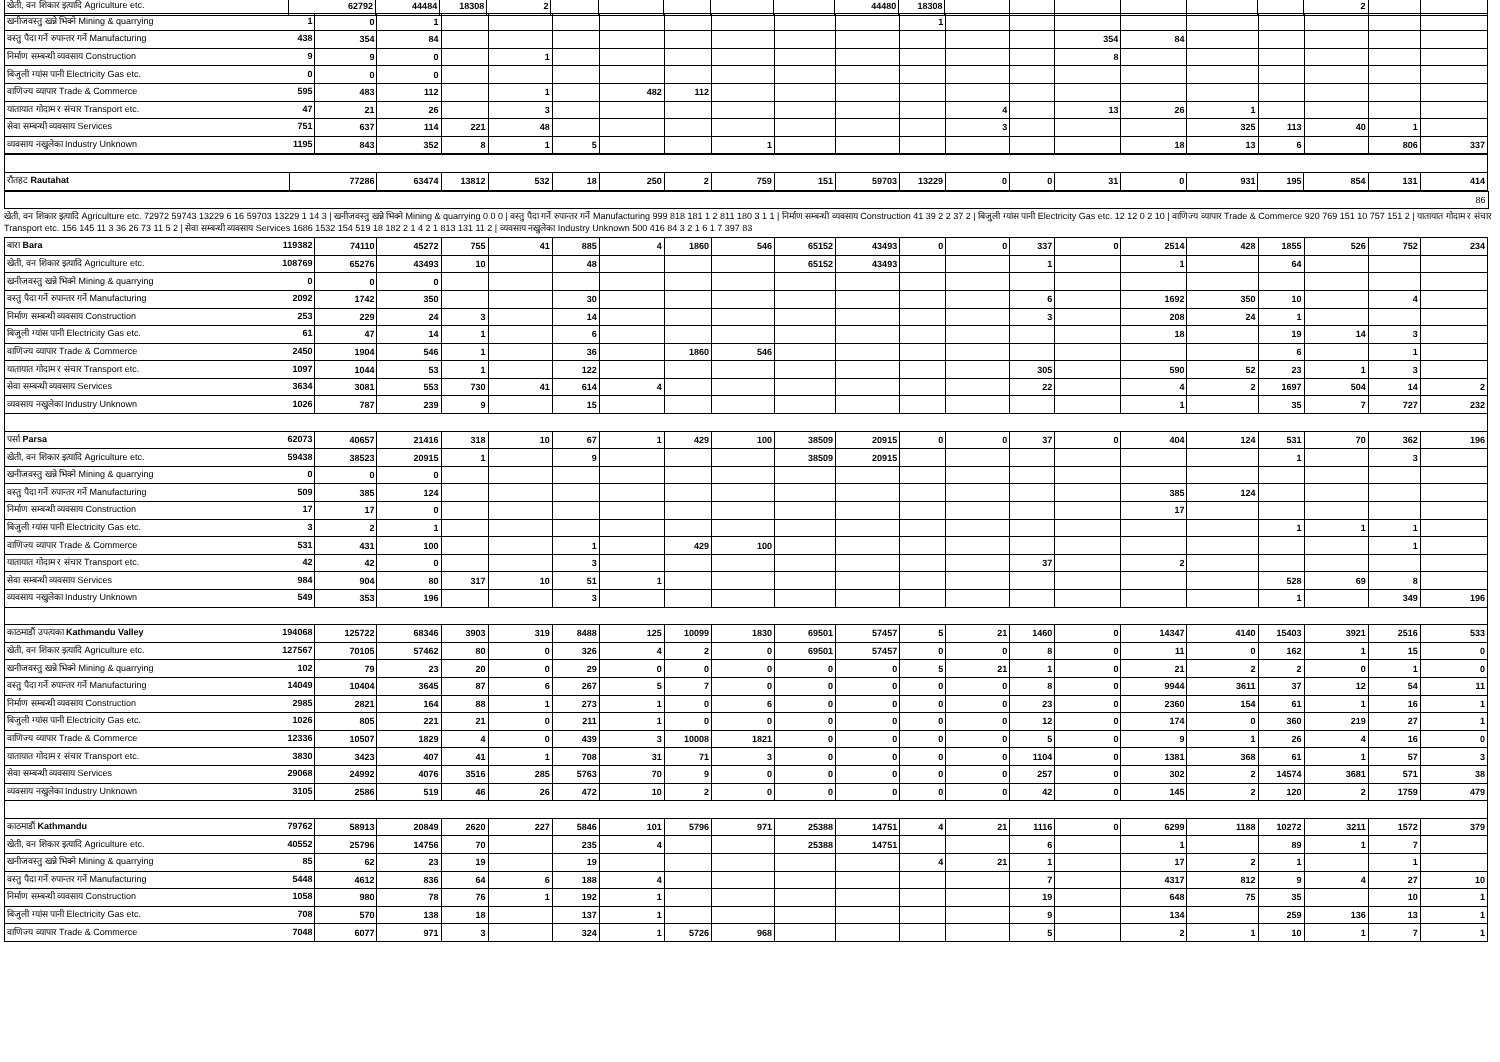| खेती, वन शिकार इत्यादि Agriculture etc. | 62792 | 44484 | 18308 | 2 | | | | | | 44480 | 18308 | | | | | | | 2 | | |
| खनीजवस्तु खन्ने भिक्ने Mining & quarrying 1 | 0 | 1 | | | | | | | | | 1 | | | | | | | | | |
| वस्तु पैदा गर्ने रुपान्तर गर्ने Manufacturing 438 | 354 | 84 | | | | | | | | | | | | 354 | 84 | | | | | |
| निर्माण सम्बन्धी व्यवसाय Construction 9 | 9 | 0 | | 1 | | | | | | | | | | 8 | | | | | | |
| बिजुली ग्यांस पानी Electricity Gas etc. 0 | 0 | 0 | | | | | | | | | | | | | | | | | | |
| वाणिज्य व्यापार Trade & Commerce 595 | 483 | 112 | | 1 | | 482 | 112 | | | | | | | | | | | | | |
| यातायात गोदाम र संचार Transport etc. 47 | 21 | 26 | | 3 | | | | | | | | 4 | | 13 | 26 | 1 | | | | |
| सेवा सम्बन्धी व्यवसाय Services 751 | 637 | 114 | 221 | 48 | | | | | | | | 3 | | | | 325 | 113 | 40 | 1 | |
| व्यवसाय नखुलेका Industry Unknown 1195 | 843 | 352 | 8 | 1 | 5 | | | 1 | | | | | | | 18 | 13 | 6 | | 806 | 337 |
| रौतहट Rautahat | 77286 | 63474 | 13812 | 532 | 18 | 250 | 2 | 759 | 151 | 59703 | 13229 | 0 | 0 | 31 | 0 | 931 | 195 | 854 | 131 | 414 |
| 86 |
खेती, वन शिकार इत्यादि Agriculture etc. 72972 59743 13229 6 16 59703 13229 1 14 3 | खनीजवस्तु खन्ने भिक्ने Mining & quarrying 0 0 0 | वस्तु पैदा गर्ने रुपान्तर गर्ने Manufacturing 999 818 181 1 2 811 180 3 1 1 | निर्माण सम्बन्धी व्यवसाय Construction 41 39 2 2 37 2 | बिजुली ग्यांस पानी Electricity Gas etc. 12 12 0 2 10 | वाणिज्य व्यापार Trade & Commerce 920 769 151 10 757 151 2 | यातायात गोदाम र संचार Transport etc. 156 145 11 3 36 26 73 11 5 2 | सेवा सम्बन्धी व्यवसाय Services 1686 1532 154 519 18 182 2 1 4 2 1 813 131 11 2 | व्यवसाय नखुलेका Industry Unknown 500 416 84 3 2 1 6 1 7 397 83
| बारा Bara 119382 | 74110 | 45272 | 755 | 41 | 885 | 4 | 1860 | 546 | 65152 | 43493 | 0 | 0 | 337 | 0 | 2514 | 428 | 1855 | 526 | 752 | 234 |
| खेती, वन शिकार इत्यादि Agriculture etc. 108769 | 65276 | 43493 | 10 | | 48 | | | | 65152 | 43493 | | | 1 | | 1 | | 64 | | | |
| खनीजवस्तु खन्ने भिक्ने Mining & quarrying 0 | 0 | 0 | | | | | | | | | | | | | | | | | | |
| वस्तु पैदा गर्ने रुपान्तर गर्ने Manufacturing 2092 | 1742 | 350 | | | 30 | | | | | | | | 6 | | 1692 | 350 | 10 | | 4 | |
| निर्माण सम्बन्धी व्यवसाय Construction 253 | 229 | 24 | 3 | | 14 | | | | | | | | 3 | | 208 | 24 | 1 | | | |
| बिजुली ग्यांस पानी Electricity Gas etc. 61 | 47 | 14 | 1 | | 6 | | | | | | | | | | 18 | | 19 | 14 | 3 | |
| वाणिज्य व्यापार Trade & Commerce 2450 | 1904 | 546 | 1 | | 36 | | 1860 | 546 | | | | | | | | | 6 | | 1 | |
| यातायात गोदाम र संचार Transport etc. 1097 | 1044 | 53 | 1 | | 122 | | | | | | | | 305 | | 590 | 52 | 23 | 1 | 3 | |
| सेवा सम्बन्धी व्यवसाय Services 3634 | 3081 | 553 | 730 | 41 | 614 | 4 | | | | | | | 22 | | 4 | 2 | 1697 | 504 | 14 | 2 |
| व्यवसाय नखुलेका Industry Unknown 1026 | 787 | 239 | 9 | | 15 | | | | | | | | | | 1 | | 35 | 7 | 727 | 232 |
| पर्सा Parsa 62073 | 40657 | 21416 | 318 | 10 | 67 | 1 | 429 | 100 | 38509 | 20915 | 0 | 0 | 37 | 0 | 404 | 124 | 531 | 70 | 362 | 196 |
| खेती, वन शिकार इत्यादि Agriculture etc. 59438 | 38523 | 20915 | 1 | | 9 | | | | 38509 | 20915 | | | | | | | 1 | | 3 | |
| खनीजवस्तु खन्ने भिक्ने Mining & quarrying 0 | 0 | 0 | | | | | | | | | | | | | | | | | | |
| वस्तु पैदा गर्ने रुपान्तर गर्ने Manufacturing 509 | 385 | 124 | | | | | | | | | | | | | 385 | 124 | | | | |
| निर्माण सम्बन्धी व्यवसाय Construction 17 | 17 | 0 | | | | | | | | | | | | | 17 | | | | | |
| बिजुली ग्यांस पानी Electricity Gas etc. 3 | 2 | 1 | | | | | | | | | | | | | | | 1 | 1 | 1 | |
| वाणिज्य व्यापार Trade & Commerce 531 | 431 | 100 | | | 1 | | 429 | 100 | | | | | | | | | | | 1 | |
| यातायात गोदाम र संचार Transport etc. 42 | 42 | 0 | | | 3 | | | | | | | | 37 | | 2 | | | | | |
| सेवा सम्बन्धी व्यवसाय Services 984 | 904 | 80 | 317 | 10 | 51 | 1 | | | | | | | | | | | 528 | 69 | 8 | |
| व्यवसाय नखुलेका Industry Unknown 549 | 353 | 196 | | | 3 | | | | | | | | | | | | 1 | | 349 | 196 |
| काठमाडौं उपत्यका Kathmandu Valley 194068 | 125722 | 68346 | 3903 | 319 | 8488 | 125 | 10099 | 1830 | 69501 | 57457 | 5 | 21 | 1460 | 0 | 14347 | 4140 | 15403 | 3921 | 2516 | 533 |
| खेती, वन शिकार इत्यादि Agriculture etc. 127567 | 70105 | 57462 | 80 | 0 | 326 | 4 | 2 | 0 | 69501 | 57457 | 0 | 0 | 8 | 0 | 11 | 0 | 162 | 1 | 15 | 0 |
| खनीजवस्तु खन्ने भिक्ने Mining & quarrying 102 | 79 | 23 | 20 | 0 | 29 | 0 | 0 | 0 | 0 | 0 | 5 | 21 | 1 | 0 | 21 | 2 | 2 | 0 | 1 | 0 |
| वस्तु पैदा गर्ने रुपान्तर गर्ने Manufacturing 14049 | 10404 | 3645 | 87 | 6 | 267 | 5 | 7 | 0 | 0 | 0 | 0 | 0 | 8 | 0 | 9944 | 3611 | 37 | 12 | 54 | 11 |
| निर्माण सम्बन्धी व्यवसाय Construction 2985 | 2821 | 164 | 88 | 1 | 273 | 1 | 0 | 6 | 0 | 0 | 0 | 0 | 23 | 0 | 2360 | 154 | 61 | 1 | 16 | 1 |
| बिजुली ग्यांस पानी Electricity Gas etc. 1026 | 805 | 221 | 21 | 0 | 211 | 1 | 0 | 0 | 0 | 0 | 0 | 0 | 12 | 0 | 174 | 0 | 360 | 219 | 27 | 1 |
| वाणिज्य व्यापार Trade & Commerce 12336 | 10507 | 1829 | 4 | 0 | 439 | 3 | 10008 | 1821 | 0 | 0 | 0 | 0 | 5 | 0 | 9 | 1 | 26 | 4 | 16 | 0 |
| यातायात गोदाम र संचार Transport etc. 3830 | 3423 | 407 | 41 | 1 | 708 | 31 | 71 | 3 | 0 | 0 | 0 | 0 | 1104 | 0 | 1381 | 368 | 61 | 1 | 57 | 3 |
| सेवा सम्बन्धी व्यवसाय Services 29068 | 24992 | 4076 | 3516 | 285 | 5763 | 70 | 9 | 0 | 0 | 0 | 0 | 0 | 257 | 0 | 302 | 2 | 14574 | 3681 | 571 | 38 |
| व्यवसाय नखुलेका Industry Unknown 3105 | 2586 | 519 | 46 | 26 | 472 | 10 | 2 | 0 | 0 | 0 | 0 | 0 | 42 | 0 | 145 | 2 | 120 | 2 | 1759 | 479 |
| काठमाडौं Kathmandu 79762 | 58913 | 20849 | 2620 | 227 | 5846 | 101 | 5796 | 971 | 25388 | 14751 | 4 | 21 | 1116 | 0 | 6299 | 1188 | 10272 | 3211 | 1572 | 379 |
| खेती, वन शिकार इत्यादि Agriculture etc. 40552 | 25796 | 14756 | 70 | | 235 | 4 | | | 25388 | 14751 | | | 6 | | 1 | | 89 | 1 | 7 | |
| खनीजवस्तु खन्ने भिक्ने Mining & quarrying 85 | 62 | 23 | 19 | | 19 | | | | | | 4 | 21 | 1 | | 17 | 2 | 1 | | 1 | |
| वस्तु पैदा गर्ने रुपान्तर गर्ने Manufacturing 5448 | 4612 | 836 | 64 | 6 | 188 | 4 | | | | | | | 7 | | 4317 | 812 | 9 | 4 | 27 | 10 |
| निर्माण सम्बन्धी व्यवसाय Construction 1058 | 980 | 78 | 76 | 1 | 192 | 1 | | | | | | | 19 | | 648 | 75 | 35 | | 10 | 1 |
| बिजुली ग्यांस पानी Electricity Gas etc. 708 | 570 | 138 | 18 | | 137 | 1 | | | | | | | 9 | | 134 | | 259 | 136 | 13 | 1 |
| वाणिज्य व्यापार Trade & Commerce 7048 | 6077 | 971 | 3 | | 324 | 1 | 5726 | 968 | | | | | 5 | | 2 | 1 | 10 | 1 | 7 | 1 |